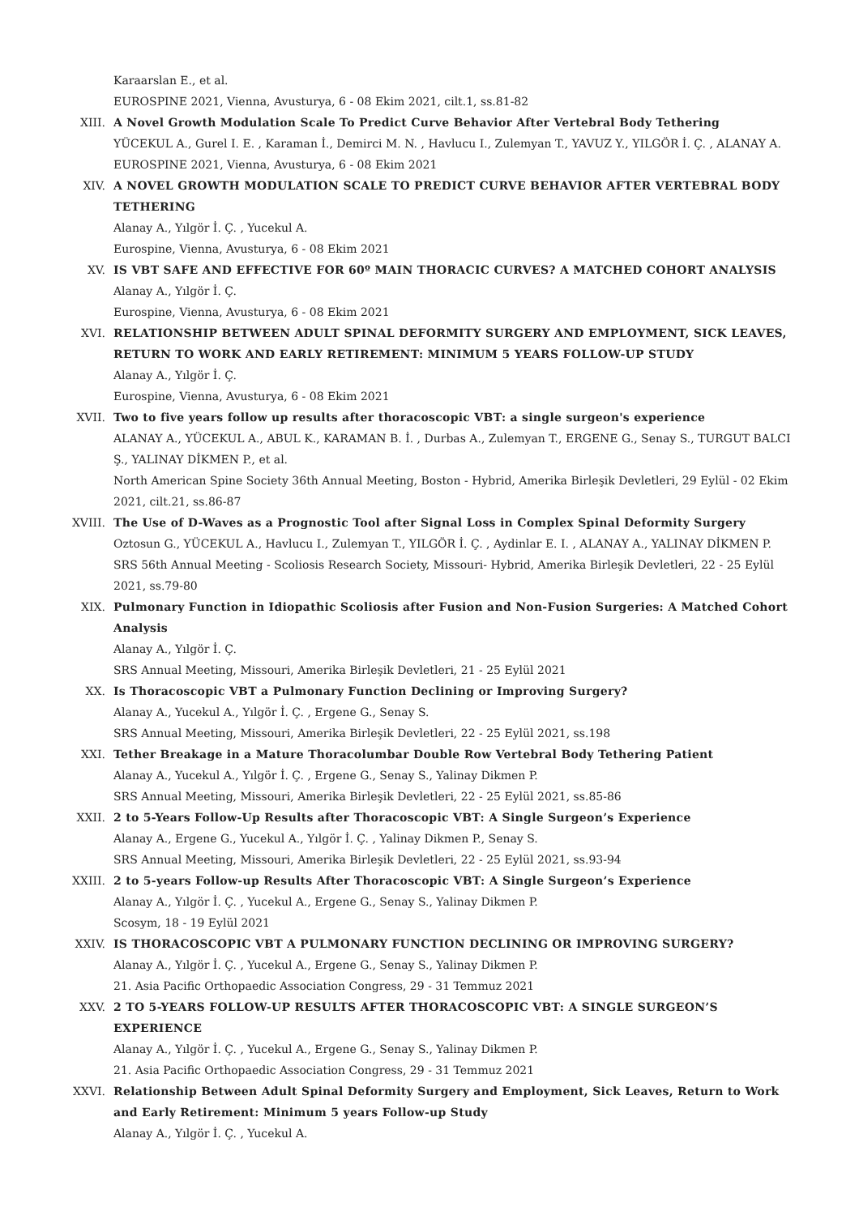Karaarslan E., et al.
EUROSPINE 2021, Vienna, Avusturya, 6 - 08 Ekim 2021, cilt.1, ss.81-82
XIII.
A Novel Growth Modulation Scale To Predict Curve Behavior After Vertebral Body Tethering
YÜCEKUL A., Gurel I. E. , Karaman İ., Demirci M. N. , Havlucu I., Zulemyan T., YAVUZ Y., YILGÖR İ. Ç. , ALANAY A.
EUROSPINE 2021, Vienna, Avusturya, 6 - 08 Ekim 2021
XIV.
A NOVEL GROWTH MODULATION SCALE TO PREDICT CURVE BEHAVIOR AFTER VERTEBRAL BODY TETHERING
Alanay A., Yılgör İ. Ç. , Yucekul A.
Eurospine, Vienna, Avusturya, 6 - 08 Ekim 2021
XV.
IS VBT SAFE AND EFFECTIVE FOR 60º MAIN THORACIC CURVES? A MATCHED COHORT ANALYSIS
Alanay A., Yılgör İ. Ç.
Eurospine, Vienna, Avusturya, 6 - 08 Ekim 2021
XVI.
RELATIONSHIP BETWEEN ADULT SPINAL DEFORMITY SURGERY AND EMPLOYMENT, SICK LEAVES, RETURN TO WORK AND EARLY RETIREMENT: MINIMUM 5 YEARS FOLLOW-UP STUDY
Alanay A., Yılgör İ. Ç.
Eurospine, Vienna, Avusturya, 6 - 08 Ekim 2021
XVII.
Two to five years follow up results after thoracoscopic VBT: a single surgeon's experience
ALANAY A., YÜCEKUL A., ABUL K., KARAMAN B. İ. , Durbas A., Zulemyan T., ERGENE G., Senay S., TURGUT BALCI Ş., YALINAY DİKMEN P., et al.
North American Spine Society 36th Annual Meeting, Boston - Hybrid, Amerika Birleşik Devletleri, 29 Eylül - 02 Ekim 2021, cilt.21, ss.86-87
XVIII.
The Use of D-Waves as a Prognostic Tool after Signal Loss in Complex Spinal Deformity Surgery
Oztosun G., YÜCEKUL A., Havlucu I., Zulemyan T., YILGÖR İ. Ç. , Aydinlar E. I. , ALANAY A., YALINAY DİKMEN P.
SRS 56th Annual Meeting - Scoliosis Research Society, Missouri- Hybrid, Amerika Birleşik Devletleri, 22 - 25 Eylül 2021, ss.79-80
XIX.
Pulmonary Function in Idiopathic Scoliosis after Fusion and Non-Fusion Surgeries: A Matched Cohort Analysis
Alanay A., Yılgör İ. Ç.
SRS Annual Meeting, Missouri, Amerika Birleşik Devletleri, 21 - 25 Eylül 2021
XX.
Is Thoracoscopic VBT a Pulmonary Function Declining or Improving Surgery?
Alanay A., Yucekul A., Yılgör İ. Ç. , Ergene G., Senay S.
SRS Annual Meeting, Missouri, Amerika Birleşik Devletleri, 22 - 25 Eylül 2021, ss.198
XXI.
Tether Breakage in a Mature Thoracolumbar Double Row Vertebral Body Tethering Patient
Alanay A., Yucekul A., Yılgör İ. Ç. , Ergene G., Senay S., Yalinay Dikmen P.
SRS Annual Meeting, Missouri, Amerika Birleşik Devletleri, 22 - 25 Eylül 2021, ss.85-86
XXII.
2 to 5-Years Follow-Up Results after Thoracoscopic VBT: A Single Surgeon’s Experience
Alanay A., Ergene G., Yucekul A., Yılgör İ. Ç. , Yalinay Dikmen P., Senay S.
SRS Annual Meeting, Missouri, Amerika Birleşik Devletleri, 22 - 25 Eylül 2021, ss.93-94
XXIII.
2 to 5-years Follow-up Results After Thoracoscopic VBT: A Single Surgeon’s Experience
Alanay A., Yılgör İ. Ç. , Yucekul A., Ergene G., Senay S., Yalinay Dikmen P.
Scosym, 18 - 19 Eylül 2021
XXIV.
IS THORACOSCOPIC VBT A PULMONARY FUNCTION DECLINING OR IMPROVING SURGERY?
Alanay A., Yılgör İ. Ç. , Yucekul A., Ergene G., Senay S., Yalinay Dikmen P.
21. Asia Pacific Orthopaedic Association Congress, 29 - 31 Temmuz 2021
XXV.
2 TO 5-YEARS FOLLOW-UP RESULTS AFTER THORACOSCOPIC VBT: A SINGLE SURGEON’S EXPERIENCE
Alanay A., Yılgör İ. Ç. , Yucekul A., Ergene G., Senay S., Yalinay Dikmen P.
21. Asia Pacific Orthopaedic Association Congress, 29 - 31 Temmuz 2021
XXVI.
Relationship Between Adult Spinal Deformity Surgery and Employment, Sick Leaves, Return to Work and Early Retirement: Minimum 5 years Follow-up Study
Alanay A., Yılgör İ. Ç. , Yucekul A.